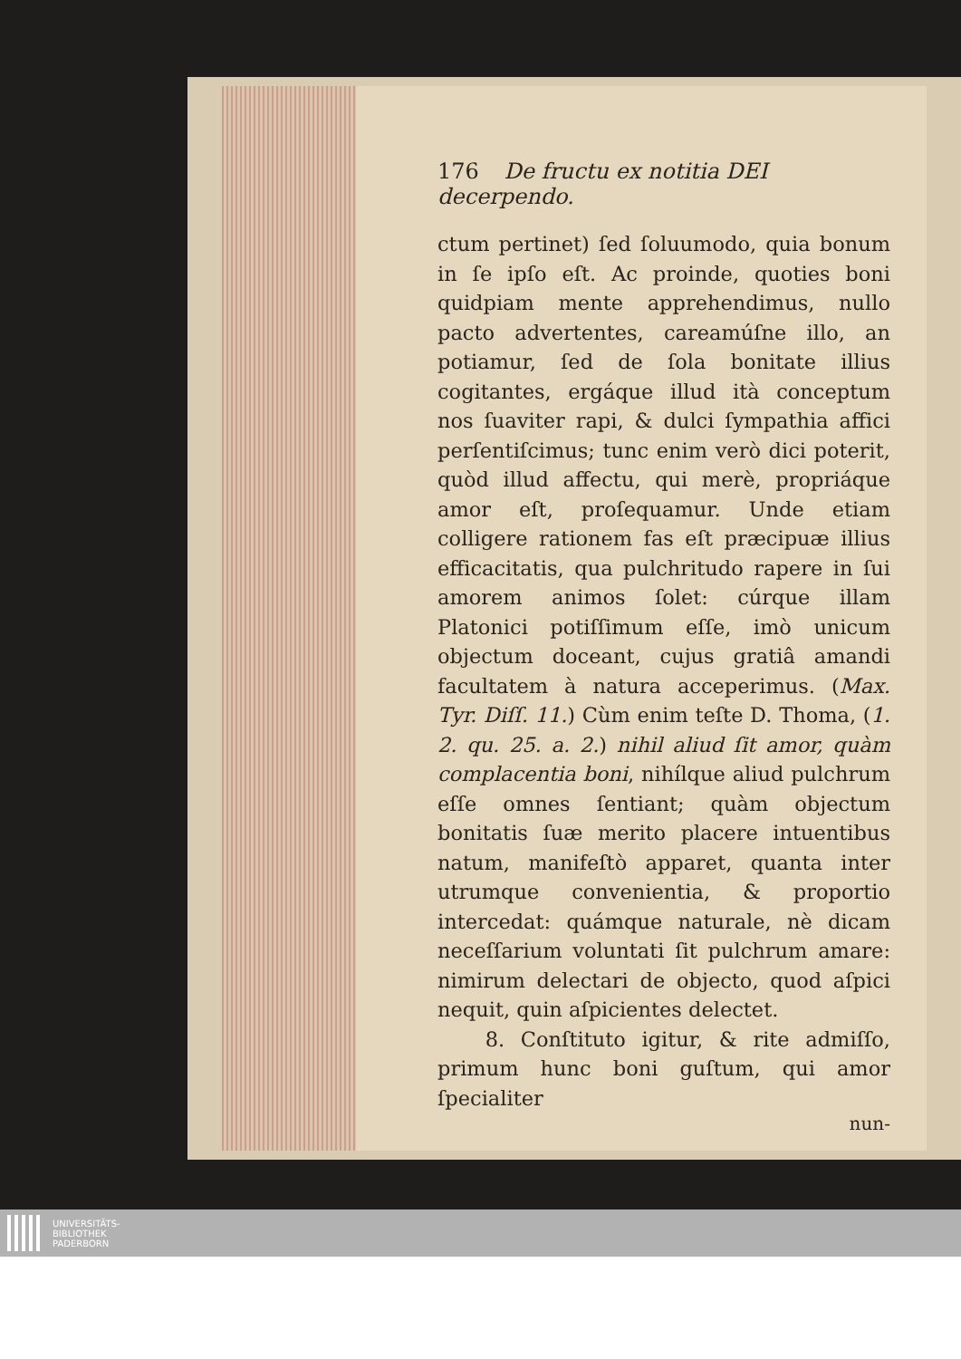176 De fructu ex notitia DEI decerpendo.
ctum pertinet) ſed ſoluumodo, quia bonum in ſe ipſo eſt. Ac proinde, quoties boni quidpiam mente apprehendimus, nullo pacto advertentes, careamúſne illo, an potiamur, ſed de ſola bonitate illius cogitantes, ergáque illud ità conceptum nos ſuaviter rapi, & dulci ſympathia affici perſentiſcimus; tunc enim verò dici poterit, quòd illud affectu, qui merè, propriáque amor eſt, proſequamur. Unde etiam colligere rationem fas eſt præcipuæ illius efficacitatis, qua pulchritudo rapere in ſui amorem animos ſolet: cúrque illam Platonici potiſſimum eſſe, imò unicum objectum doceant, cujus gratiâ amandi facultatem à natura acceperimus. (Max. Tyr. Diſſ. 11.) Cùm enim teſte D. Thoma, (1. 2. qu. 25. a. 2.) nihil aliud ſit amor, quàm complacentia boni, nihílque aliud pulchrum eſſe omnes ſentiant; quàm objectum bonitatis ſuæ merito placere intuentibus natum, manifeſtò apparet, quanta inter utrumque convenientia, & proportio intercedat: quámque naturale, nè dicam neceſſarium voluntati ſit pulchrum amare: nimirum delectari de objecto, quod aſpici nequit, quin aſpicientes delectet.
8. Conſtituto igitur, & rite admiſſo, primum hunc boni guſtum, qui amor ſpecialiter
nun-
UNIVERSITÄTS-
BIBLIOTHEK
PADERBORN